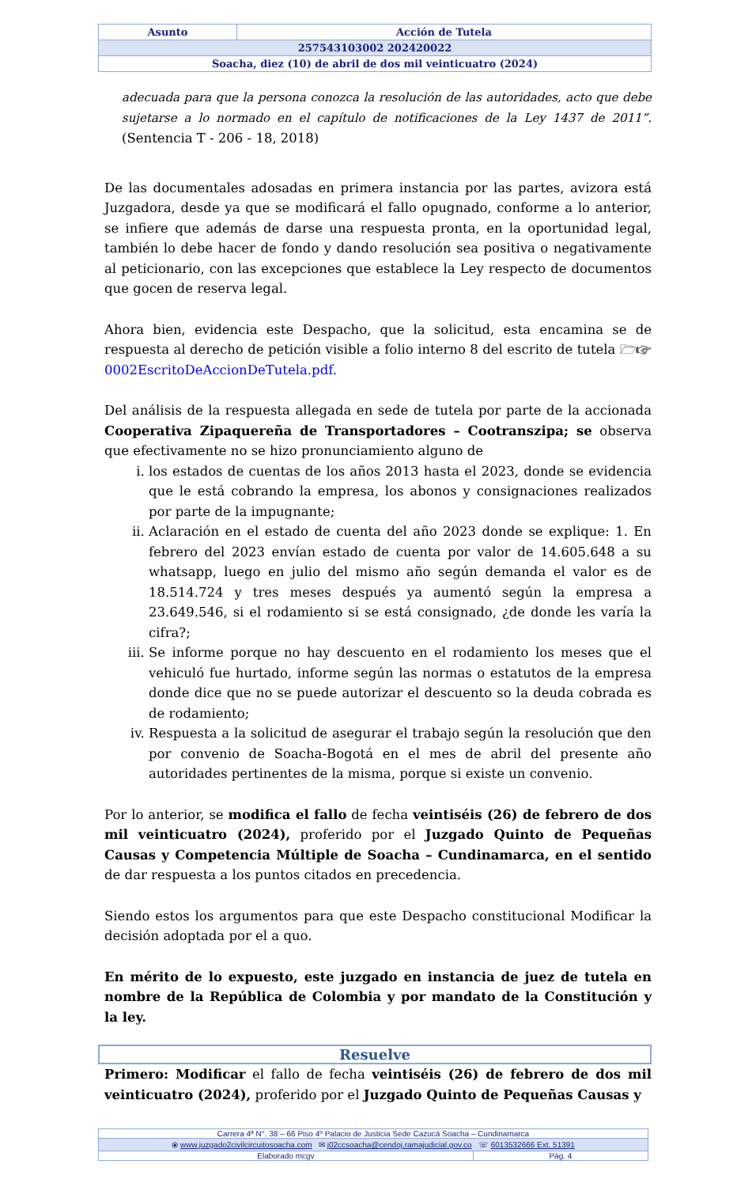| Asunto | Acción de Tutela |
| 257543103002 202420022 | |
| Soacha, diez (10) de abril de dos mil veinticuatro (2024) | |
adecuada para que la persona conozca la resolución de las autoridades, acto que debe sujetarse a lo normado en el capítulo de notificaciones de la Ley 1437 de 2011”. (Sentencia T - 206 - 18, 2018)
De las documentales adosadas en primera instancia por las partes, avizora está Juzgadora, desde ya que se modificará el fallo opugnado, conforme a lo anterior, se infiere que además de darse una respuesta pronta, en la oportunidad legal, también lo debe hacer de fondo y dando resolución sea positiva o negativamente al peticionario, con las excepciones que establece la Ley respecto de documentos que gocen de reserva legal.
Ahora bien, evidencia este Despacho, que la solicitud, esta encamina se de respuesta al derecho de petición visible a folio interno 8 del escrito de tutela 🗁☞0002EscritoDeAccionDeTutela.pdf.
Del análisis de la respuesta allegada en sede de tutela por parte de la accionada Cooperativa Zipaquereña de Transportadores – Cootranszipa; se observa que efectivamente no se hizo pronunciamiento alguno de
i. los estados de cuentas de los años 2013 hasta el 2023, donde se evidencia que le está cobrando la empresa, los abonos y consignaciones realizados por parte de la impugnante;
ii. Aclaración en el estado de cuenta del año 2023 donde se explique: 1. En febrero del 2023 envían estado de cuenta por valor de 14.605.648 a su whatsapp, luego en julio del mismo año según demanda el valor es de 18.514.724 y tres meses después ya aumentó según la empresa a 23.649.546, si el rodamiento si se está consignado, ¿de donde les varía la cifra?;
iii. Se informe porque no hay descuento en el rodamiento los meses que el vehiculó fue hurtado, informe según las normas o estatutos de la empresa donde dice que no se puede autorizar el descuento so la deuda cobrada es de rodamiento;
iv. Respuesta a la solicitud de asegurar el trabajo según la resolución que den por convenio de Soacha-Bogotá en el mes de abril del presente año autoridades pertinentes de la misma, porque si existe un convenio.
Por lo anterior, se modifica el fallo de fecha veintiséis (26) de febrero de dos mil veinticuatro (2024), proferido por el Juzgado Quinto de Pequeñas Causas y Competencia Múltiple de Soacha – Cundinamarca, en el sentido de dar respuesta a los puntos citados en precedencia.
Siendo estos los argumentos para que este Despacho constitucional Modificar la decisión adoptada por el a quo.
En mérito de lo expuesto, este juzgado en instancia de juez de tutela en nombre de la República de Colombia y por mandato de la Constitución y la ley.
Resuelve
Primero: Modificar el fallo de fecha veintiséis (26) de febrero de dos mil veinticuatro (2024), proferido por el Juzgado Quinto de Pequeñas Causas y
| Carrera 4ª N°. 38 – 66 Piso 4º Palacio de Justicia Sede Cazucá Soacha – Cundinamarca | |
| ⦿ www.juzgado2civilcircuitosoacha.com ✉ j02ccsoacha@cendoj.ramajudicial.gov.co ☏ 6013532666 Ext. 51391 | |
| Elaborado mcgv | Pág. 4 |